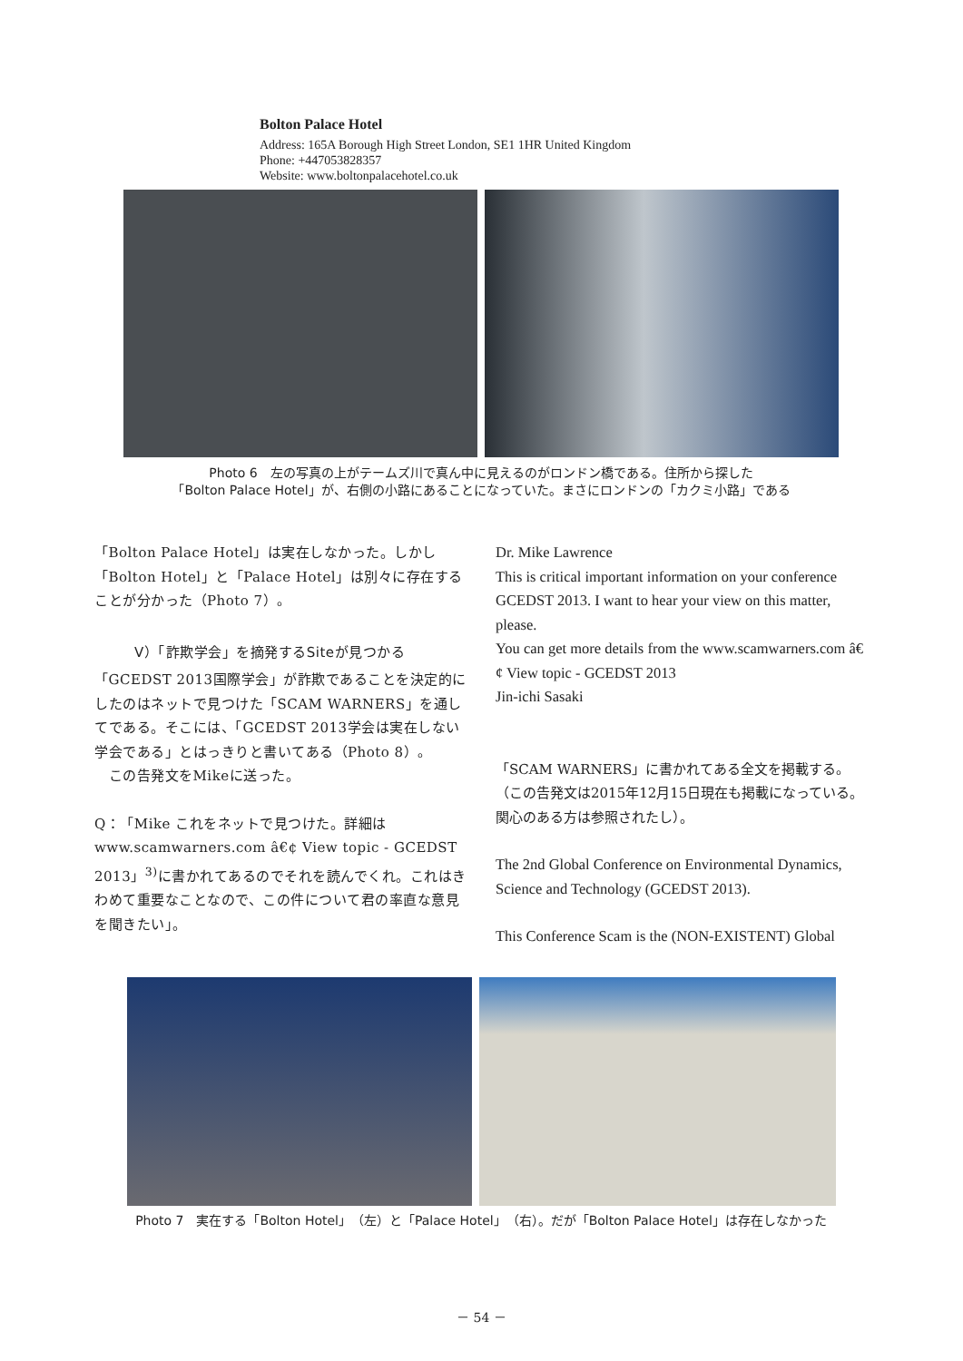Bolton Palace Hotel
Address: 165A Borough High Street London, SE1 1HR United Kingdom
Phone: +447053828357
Website: www.boltonpalacehotel.co.uk
Photo 6　左の写真の上がテームズ川で真ん中に見えるのがロンドン橋である。住所から探した
「Bolton Palace Hotel」が、右側の小路にあることになっていた。まさにロンドンの「カクミ小路」である
「Bolton Palace Hotel」は実在しなかった。しかし「Bolton Hotel」と「Palace Hotel」は別々に存在することが分かった（Photo 7）。
Ⅴ）「詐欺学会」を摘発するSiteが見つかる
「GCEDST 2013国際学会」が詐欺であることを決定的にしたのはネットで見つけた「SCAM WARNERS」を通してである。そこには、「GCEDST 2013学会は実在しない学会である」とはっきりと書いてある（Photo 8）。
　この告発文をMikeに送った。
Q：「Mike これをネットで見つけた。詳細はwww.scamwarners.com â€¢ View topic - GCEDST 2013」<sup>3)</sup>に書かれてあるのでそれを読んでくれ。これはきわめて重要なことなので、この件について君の率直な意見を聞きたい」。
Dr. Mike Lawrence
This is critical important information on your conference GCEDST 2013. I want to hear your view on this matter, please.
You can get more details from the www.scamwarners.com â€¢ View topic - GCEDST 2013
Jin-ichi Sasaki
「SCAM WARNERS」に書かれてある全文を掲載する。（この告発文は2015年12月15日現在も掲載になっている。関心のある方は参照されたし）。
The 2nd Global Conference on Environmental Dynamics, Science and Technology (GCEDST 2013).
This Conference Scam is the (NON-EXISTENT) Global
Photo 7　実在する「Bolton Hotel」（左）と「Palace Hotel」（右）。だが「Bolton Palace Hotel」は存在しなかった
－ 54 －